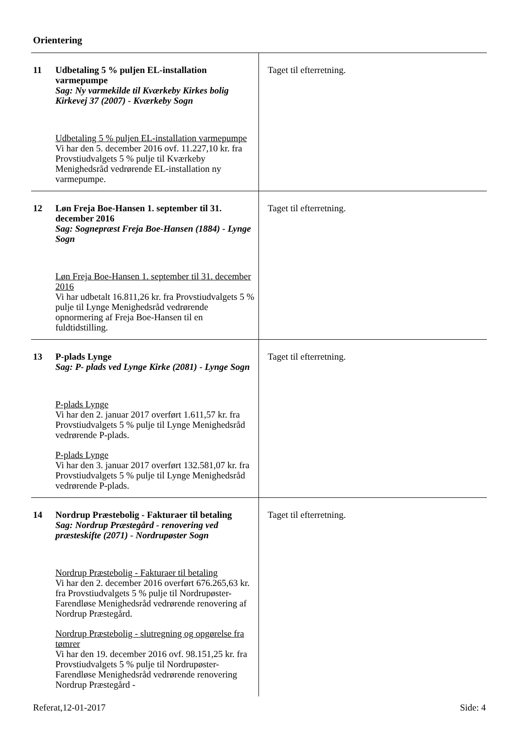Orientering
| 11 | Udbetaling 5 % puljen EL-installation varmepumpe Sag: Ny varmekilde til Kværkeby Kirkes bolig Kirkevej 37 (2007) - Kværkeby Sogn Udbetaling 5 % puljen EL-installation varmepumpe Vi har den 5. december 2016 ovf. 11.227,10 kr. fra Provstiudvalgets 5 % pulje til Kværkeby Menighedsråd vedrørende EL-installation ny varmepumpe. | Taget til efterretning. |
| 12 | Løn Freja Boe-Hansen 1. september til 31. december 2016 Sag: Sognepræst Freja Boe-Hansen (1884) - Lynge Sogn Løn Freja Boe-Hansen 1. september til 31. december 2016 Vi har udbetalt 16.811,26 kr. fra Provstiudvalgets 5 % pulje til Lynge Menighedsråd vedrørende opnormering af Freja Boe-Hansen til en fuldtidstilling. | Taget til efterretning. |
| 13 | P-plads Lynge Sag: P- plads ved Lynge Kirke (2081) - Lynge Sogn P-plads Lynge Vi har den 2. januar 2017 overført 1.611,57 kr. fra Provstiudvalgets 5 % pulje til Lynge Menighedsråd vedrørende P-plads. P-plads Lynge Vi har den 3. januar 2017 overført 132.581,07 kr. fra Provstiudvalgets 5 % pulje til Lynge Menighedsråd vedrørende P-plads. | Taget til efterretning. |
| 14 | Nordrup Præstebolig - Fakturaer til betaling Sag: Nordrup Præstegård - renovering ved præsteskifte (2071) - Nordrupøster Sogn Nordrup Præstebolig - Fakturaer til betaling Vi har den 2. december 2016 overført 676.265,63 kr. fra Provstiudvalgets 5 % pulje til Nordrupøster-Farendløse Menighedsråd vedrørende renovering af Nordrup Præstegård. Nordrup Præstebolig - slutregning og opgørelse fra tømrer Vi har den 19. december 2016 ovf. 98.151,25 kr. fra Provstiudvalgets 5 % pulje til Nordrupøster-Farendløse Menighedsråd vedrørende renovering Nordrup Præstegård - | Taget til efterretning. |
Referat,12-01-2017 Side: 4